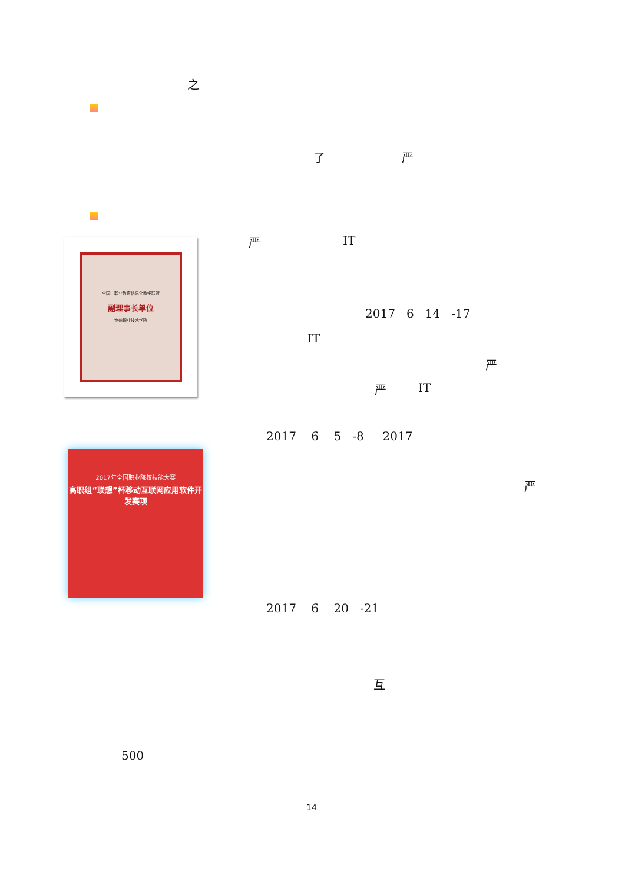之
了 严
全国IT职业教育信息化教学联盟
副理事长单位
沧州职业技术学院
严 IT
2017 6 14 -17
IT
严
严 IT
2017 6 5 -8 2017
2017年全国职业院校技能大赛
高职组“联想”杯移动互联网应用软件开发赛项
严
2017 6 20 -21
互
500
14